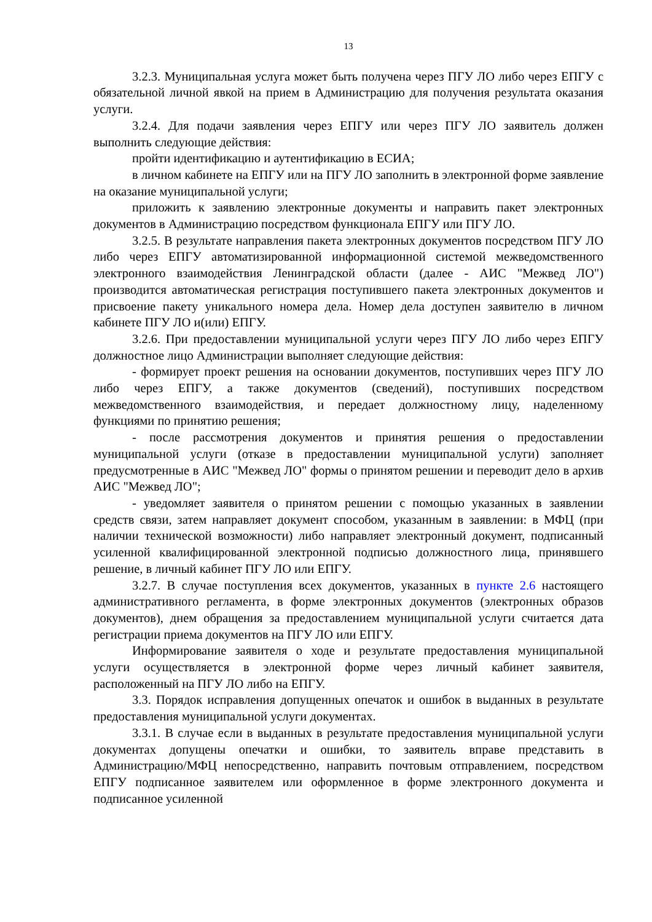13
3.2.3. Муниципальная услуга может быть получена через ПГУ ЛО либо через ЕПГУ с обязательной личной явкой на прием в Администрацию для получения результата оказания услуги.
3.2.4. Для подачи заявления через ЕПГУ или через ПГУ ЛО заявитель должен выполнить следующие действия:
пройти идентификацию и аутентификацию в ЕСИА;
в личном кабинете на ЕПГУ или на ПГУ ЛО заполнить в электронной форме заявление на оказание муниципальной услуги;
приложить к заявлению электронные документы и направить пакет электронных документов в Администрацию посредством функционала ЕПГУ или ПГУ ЛО.
3.2.5. В результате направления пакета электронных документов посредством ПГУ ЛО либо через ЕПГУ автоматизированной информационной системой межведомственного электронного взаимодействия Ленинградской области (далее - АИС "Межвед ЛО") производится автоматическая регистрация поступившего пакета электронных документов и присвоение пакету уникального номера дела. Номер дела доступен заявителю в личном кабинете ПГУ ЛО и(или) ЕПГУ.
3.2.6. При предоставлении муниципальной услуги через ПГУ ЛО либо через ЕПГУ должностное лицо Администрации выполняет следующие действия:
- формирует проект решения на основании документов, поступивших через ПГУ ЛО либо через ЕПГУ, а также документов (сведений), поступивших посредством межведомственного взаимодействия, и передает должностному лицу, наделенному функциями по принятию решения;
- после рассмотрения документов и принятия решения о предоставлении муниципальной услуги (отказе в предоставлении муниципальной услуги) заполняет предусмотренные в АИС "Межвед ЛО" формы о принятом решении и переводит дело в архив АИС "Межвед ЛО";
- уведомляет заявителя о принятом решении с помощью указанных в заявлении средств связи, затем направляет документ способом, указанным в заявлении: в МФЦ (при наличии технической возможности) либо направляет электронный документ, подписанный усиленной квалифицированной электронной подписью должностного лица, принявшего решение, в личный кабинет ПГУ ЛО или ЕПГУ.
3.2.7. В случае поступления всех документов, указанных в пункте 2.6 настоящего административного регламента, в форме электронных документов (электронных образов документов), днем обращения за предоставлением муниципальной услуги считается дата регистрации приема документов на ПГУ ЛО или ЕПГУ.
Информирование заявителя о ходе и результате предоставления муниципальной услуги осуществляется в электронной форме через личный кабинет заявителя, расположенный на ПГУ ЛО либо на ЕПГУ.
3.3. Порядок исправления допущенных опечаток и ошибок в выданных в результате предоставления муниципальной услуги документах.
3.3.1. В случае если в выданных в результате предоставления муниципальной услуги документах допущены опечатки и ошибки, то заявитель вправе представить в Администрацию/МФЦ непосредственно, направить почтовым отправлением, посредством ЕПГУ подписанное заявителем или оформленное в форме электронного документа и подписанное усиленной